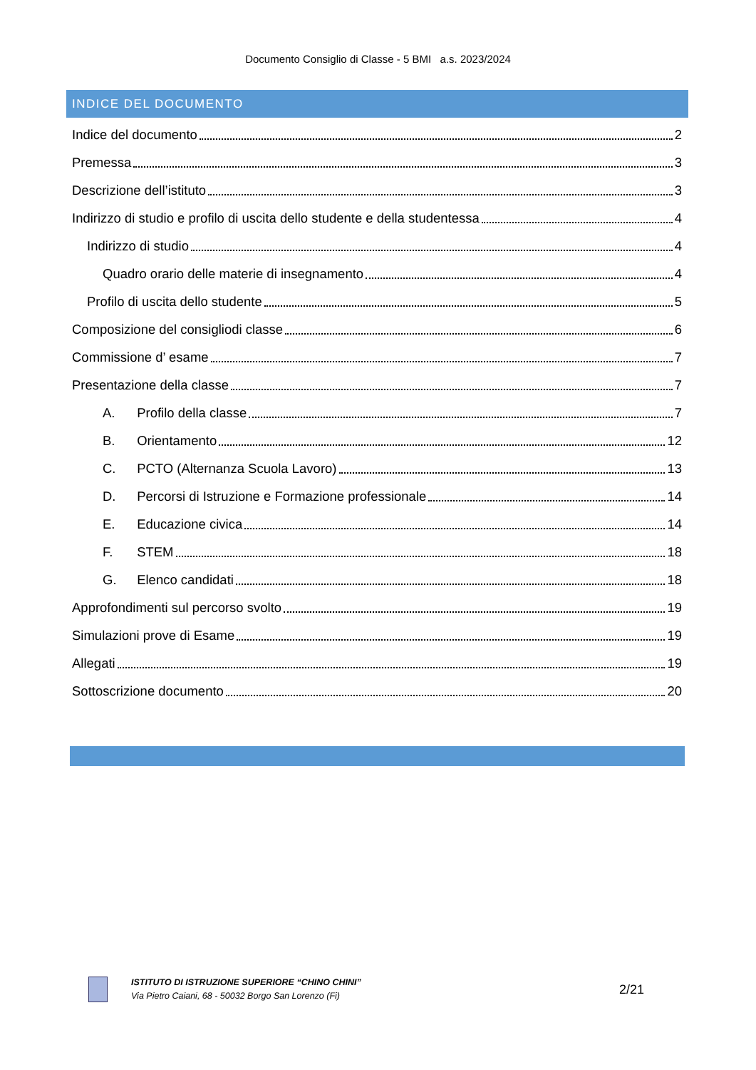Documento Consiglio di Classe - 5 BMI a.s. 2023/2024
INDICE DEL DOCUMENTO
Indice del documento 2
Premessa 3
Descrizione dell’istituto 3
Indirizzo di studio e profilo di uscita dello studente e della studentessa 4
Indirizzo di studio 4
Quadro orario delle materie di insegnamento 4
Profilo di uscita dello studente 5
Composizione del consigliodi classe 6
Commissione d’ esame 7
Presentazione della classe 7
A. Profilo della classe 7
B. Orientamento 12
C. PCTO (Alternanza Scuola Lavoro) 13
D. Percorsi di Istruzione e Formazione professionale 14
E. Educazione civica 14
F. STEM 18
G. Elenco candidati 18
Approfondimenti sul percorso svolto 19
Simulazioni prove di Esame 19
Allegati 19
Sottoscrizione documento 20
ISTITUTO DI ISTRUZIONE SUPERIORE “CHINO CHINI”
Via Pietro Caiani, 68 - 50032 Borgo San Lorenzo (Fi)
2/21